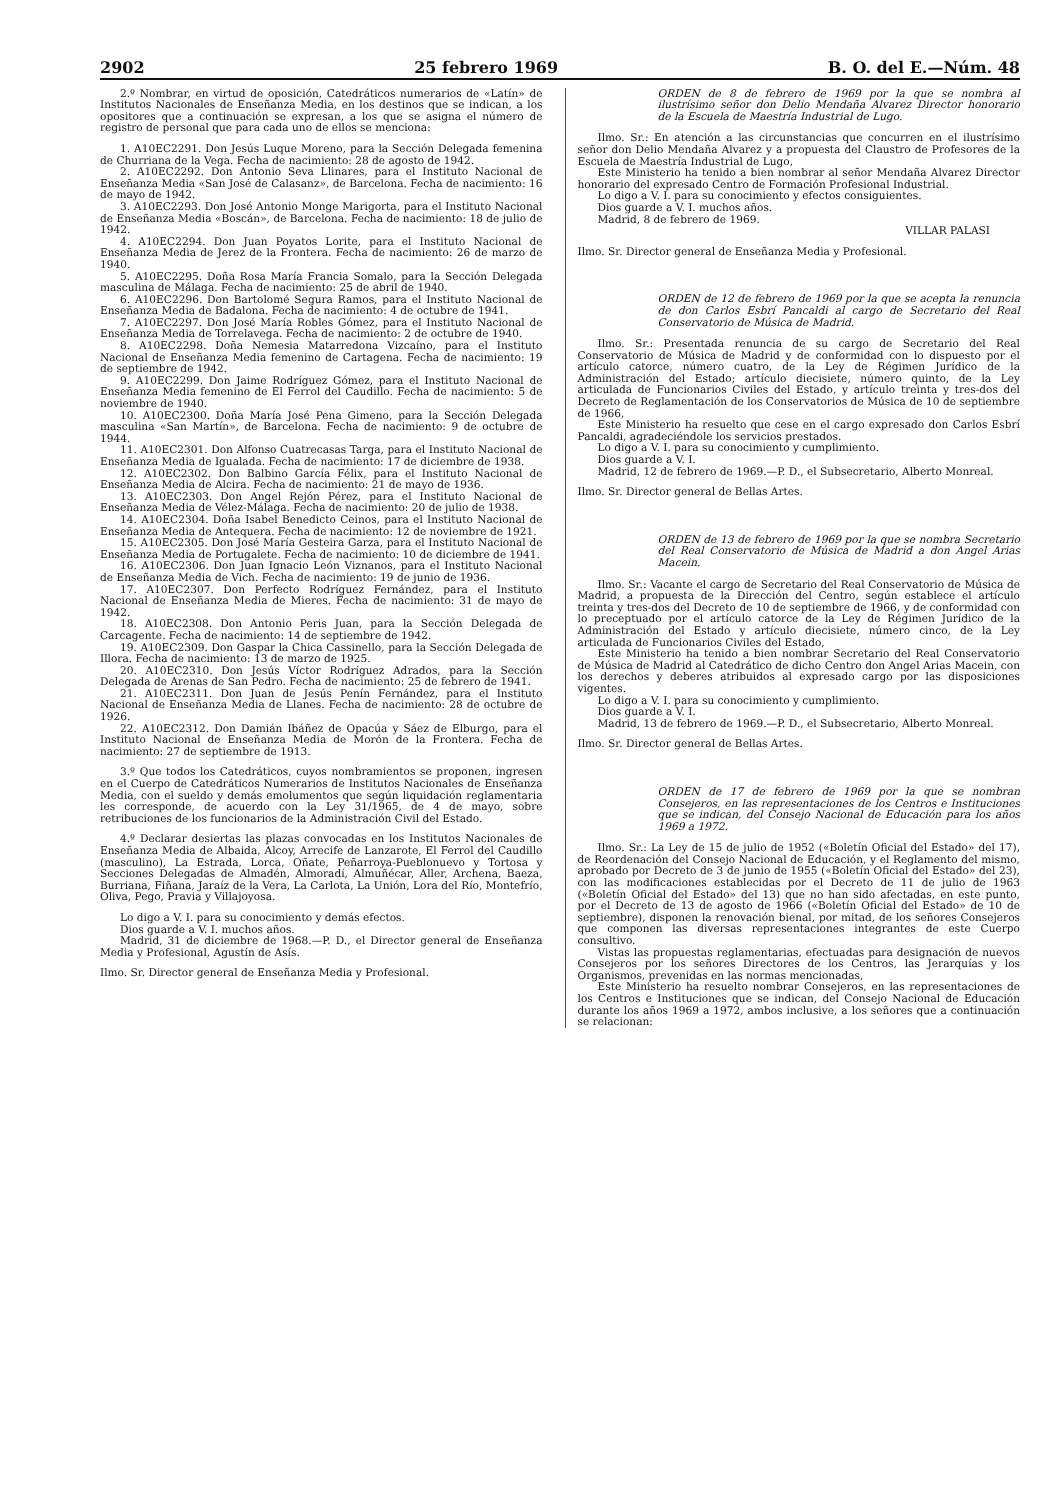2902 25 febrero 1969 B. O. del E.—Núm. 48
2.º Nombrar, en virtud de oposición, Catedráticos numerarios de «Latín» de Institutos Nacionales de Enseñanza Media, en los destinos que se indican, a los opositores que a continuación se expresan, a los que se asigna el número de registro de personal que para cada uno de ellos se menciona:
1. A10EC2291. Don Jesús Luque Moreno, para la Sección Delegada femenina de Churriana de la Vega. Fecha de nacimiento: 28 de agosto de 1942.
2. A10EC2292. Don Antonio Seva Llinares, para el Instituto Nacional de Enseñanza Media «San José de Calasanz», de Barcelona. Fecha de nacimiento: 16 de mayo de 1942.
3. A10EC2293. Don José Antonio Monge Marigorta, para el Instituto Nacional de Enseñanza Media «Boscán», de Barcelona. Fecha de nacimiento: 18 de julio de 1942.
4. A10EC2294. Don Juan Poyatos Lorite, para el Instituto Nacional de Enseñanza Media de Jerez de la Frontera. Fecha de nacimiento: 26 de marzo de 1940.
5. A10EC2295. Doña Rosa María Francia Somalo, para la Sección Delegada masculina de Málaga. Fecha de nacimiento: 25 de abril de 1940.
6. A10EC2296. Don Bartolomé Segura Ramos, para el Instituto Nacional de Enseñanza Media de Badalona. Fecha de nacimiento: 4 de octubre de 1941.
7. A10EC2297. Don José María Robles Gómez, para el Instituto Nacional de Enseñanza Media de Torrelavega. Fecha de nacimiento: 2 de octubre de 1940.
8. A10EC2298. Doña Nemesia Matarredona Vizcaíno, para el Instituto Nacional de Enseñanza Media femenino de Cartagena. Fecha de nacimiento: 19 de septiembre de 1942.
9. A10EC2299. Don Jaime Rodríguez Gómez, para el Instituto Nacional de Enseñanza Media femenino de El Ferrol del Caudillo. Fecha de nacimiento: 5 de noviembre de 1940.
10. A10EC2300. Doña María José Pena Gimeno, para la Sección Delegada masculina «San Martín», de Barcelona. Fecha de nacimiento: 9 de octubre de 1944.
11. A10EC2301. Don Alfonso Cuatrecasas Targa, para el Instituto Nacional de Enseñanza Media de Igualada. Fecha de nacimiento: 17 de diciembre de 1938.
12. A10EC2302. Don Balbino García Félix, para el Instituto Nacional de Enseñanza Media de Alcira. Fecha de nacimiento: 21 de mayo de 1936.
13. A10EC2303. Don Angel Rejón Pérez, para el Instituto Nacional de Enseñanza Media de Vélez-Málaga. Fecha de nacimiento: 20 de julio de 1938.
14. A10EC2304. Doña Isabel Benedicto Ceinos, para el Instituto Nacional de Enseñanza Media de Antequera. Fecha de nacimiento: 12 de noviembre de 1921.
15. A10EC2305. Don José María Gesteira Garza, para el Instituto Nacional de Enseñanza Media de Portugalete. Fecha de nacimiento: 10 de diciembre de 1941.
16. A10EC2306. Don Juan Ignacio León Viznanos, para el Instituto Nacional de Enseñanza Media de Vich. Fecha de nacimiento: 19 de junio de 1936.
17. A10EC2307. Don Perfecto Rodríguez Fernández, para el Instituto Nacional de Enseñanza Media de Mieres. Fecha de nacimiento: 31 de mayo de 1942.
18. A10EC2308. Don Antonio Peris Juan, para la Sección Delegada de Carcagente. Fecha de nacimiento: 14 de septiembre de 1942.
19. A10EC2309. Don Gaspar la Chica Cassinello, para la Sección Delegada de Illora. Fecha de nacimiento: 13 de marzo de 1925.
20. A10EC2310. Don Jesús Víctor Rodríguez Adrados, para la Sección Delegada de Arenas de San Pedro. Fecha de nacimiento: 25 de febrero de 1941.
21. A10EC2311. Don Juan de Jesús Penín Fernández, para el Instituto Nacional de Enseñanza Media de Llanes. Fecha de nacimiento: 28 de octubre de 1926.
22. A10EC2312. Don Damián Ibáñez de Opacúa y Sáez de Elburgo, para el Instituto Nacional de Enseñanza Media de Morón de la Frontera. Fecha de nacimiento: 27 de septiembre de 1913.
3.º Que todos los Catedráticos, cuyos nombramientos se proponen, ingresen en el Cuerpo de Catedráticos Numerarios de Institutos Nacionales de Enseñanza Media, con el sueldo y demás emolumentos que según liquidación reglamentaria les corresponde, de acuerdo con la Ley 31/1965, de 4 de mayo, sobre retribuciones de los funcionarios de la Administración Civil del Estado.
4.º Declarar desiertas las plazas convocadas en los Institutos Nacionales de Enseñanza Media de Albaida, Alcoy, Arrecife de Lanzarote, El Ferrol del Caudillo (masculino), La Estrada, Lorca, Oñate, Peñarroya-Pueblonuevo y Tortosa y Secciones Delegadas de Almadén, Almoradí, Almuñécar, Aller, Archena, Baeza, Burriana, Fiñana, Jaraíz de la Vera, La Carlota, La Unión, Lora del Río, Montefrío, Oliva, Pego, Pravia y Villajoyosa.
Lo digo a V. I. para su conocimiento y demás efectos.
Dios guarde a V. I. muchos años.
Madrid, 31 de diciembre de 1968.—P. D., el Director general de Enseñanza Media y Profesional, Agustín de Asís.
Ilmo. Sr. Director general de Enseñanza Media y Profesional.
ORDEN de 8 de febrero de 1969 por la que se nombra al ilustrísimo señor don Delio Mendaña Alvarez Director honorario de la Escuela de Maestría Industrial de Lugo.
Ilmo. Sr.: En atención a las circunstancias que concurren en el ilustrísimo señor don Delio Mendaña Alvarez y a propuesta del Claustro de Profesores de la Escuela de Maestría Industrial de Lugo,
Este Ministerio ha tenido a bien nombrar al señor Mendaña Alvarez Director honorario del expresado Centro de Formación Profesional Industrial.
Lo digo a V. I. para su conocimiento y efectos consiguientes.
Dios guarde a V. I. muchos años.
Madrid, 8 de febrero de 1969.
VILLAR PALASI
Ilmo. Sr. Director general de Enseñanza Media y Profesional.
ORDEN de 12 de febrero de 1969 por la que se acepta la renuncia de don Carlos Esbrí Pancaldi al cargo de Secretario del Real Conservatorio de Música de Madrid.
Ilmo. Sr.: Presentada renuncia de su cargo de Secretario del Real Conservatorio de Música de Madrid y de conformidad con lo dispuesto por el artículo catorce, número cuatro, de la Ley de Régimen Jurídico de la Administración del Estado; artículo diecisiete, número quinto, de la Ley articulada de Funcionarios Civiles del Estado, y artículo treinta y tres-dos del Decreto de Reglamentación de los Conservatorios de Música de 10 de septiembre de 1966,
Este Ministerio ha resuelto que cese en el cargo expresado don Carlos Esbrí Pancaldi, agradeciéndole los servicios prestados.
Lo digo a V. I. para su conocimiento y cumplimiento.
Dios guarde a V. I.
Madrid, 12 de febrero de 1969.—P. D., el Subsecretario, Alberto Monreal.
Ilmo. Sr. Director general de Bellas Artes.
ORDEN de 13 de febrero de 1969 por la que se nombra Secretario del Real Conservatorio de Música de Madrid a don Angel Arias Macein.
Ilmo. Sr.: Vacante el cargo de Secretario del Real Conservatorio de Música de Madrid, a propuesta de la Dirección del Centro, según establece el artículo treinta y tres-dos del Decreto de 10 de septiembre de 1966, y de conformidad con lo preceptuado por el artículo catorce de la Ley de Régimen Jurídico de la Administración del Estado y artículo diecisiete, número cinco, de la Ley articulada de Funcionarios Civiles del Estado,
Este Ministerio ha tenido a bien nombrar Secretario del Real Conservatorio de Música de Madrid al Catedrático de dicho Centro don Angel Arias Macein, con los derechos y deberes atribuidos al expresado cargo por las disposiciones vigentes.
Lo digo a V. I. para su conocimiento y cumplimiento.
Dios guarde a V. I.
Madrid, 13 de febrero de 1969.—P. D., el Subsecretario, Alberto Monreal.
Ilmo. Sr. Director general de Bellas Artes.
ORDEN de 17 de febrero de 1969 por la que se nombran Consejeros, en las representaciones de los Centros e Instituciones que se indican, del Consejo Nacional de Educación para los años 1969 a 1972.
Ilmo. Sr.: La Ley de 15 de julio de 1952 («Boletín Oficial del Estado» del 17), de Reordenación del Consejo Nacional de Educación, y el Reglamento del mismo, aprobado por Decreto de 3 de junio de 1955 («Boletín Oficial del Estado» del 23), con las modificaciones establecidas por el Decreto de 11 de julio de 1963 («Boletín Oficial del Estado» del 13) que no han sido afectadas, en este punto, por el Decreto de 13 de agosto de 1966 («Boletín Oficial del Estado» de 10 de septiembre), disponen la renovación bienal, por mitad, de los señores Consejeros que componen las diversas representaciones integrantes de este Cuerpo consultivo.
Vistas las propuestas reglamentarias, efectuadas para designación de nuevos Consejeros por los señores Directores de los Centros, las Jerarquías y los Organismos, prevenidas en las normas mencionadas,
Este Ministerio ha resuelto nombrar Consejeros, en las representaciones de los Centros e Instituciones que se indican, del Consejo Nacional de Educación durante los años 1969 a 1972, ambos inclusive, a los señores que a continuación se relacionan: